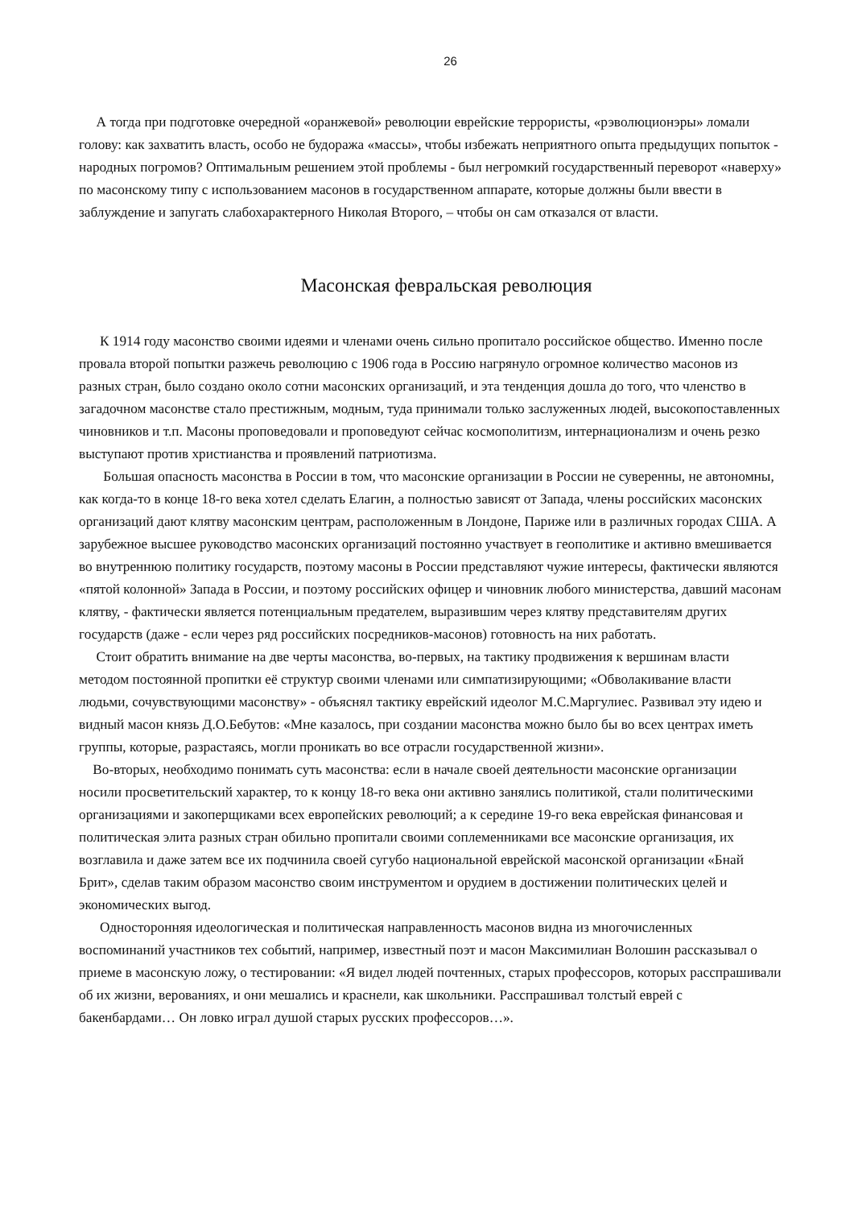26
А тогда при подготовке очередной «оранжевой» революции еврейские террористы, «рэволюционэры» ломали голову: как захватить власть, особо не будоража «массы», чтобы избежать неприятного опыта предыдущих попыток - народных погромов? Оптимальным решением этой проблемы - был негромкий государственный переворот «наверху» по масонскому типу с использованием масонов в государственном аппарате, которые должны были ввести в заблуждение и запугать слабохарактерного Николая Второго, – чтобы он сам отказался от власти.
Масонская февральская революция
К 1914 году масонство своими идеями и членами очень сильно пропитало российское общество. Именно после провала второй попытки разжечь революцию с 1906 года в Россию нагрянуло огромное количество масонов из разных стран, было создано около сотни масонских организаций, и эта тенденция дошла до того, что членство в загадочном масонстве стало престижным, модным, туда принимали только заслуженных людей, высокопоставленных чиновников и т.п. Масоны проповедовали и проповедуют сейчас космополитизм, интернационализм и очень резко выступают против христианства и проявлений патриотизма.
Большая опасность масонства в России в том, что масонские организации в России не суверенны, не автономны, как когда-то в конце 18-го века хотел сделать Елагин, а полностью зависят от Запада, члены российских масонских организаций дают клятву масонским центрам, расположенным в Лондоне, Париже или в различных городах США. А зарубежное высшее руководство масонских организаций постоянно участвует в геополитике и активно вмешивается во внутреннюю политику государств, поэтому масоны в России представляют чужие интересы, фактически являются «пятой колонной» Запада в России, и поэтому российских офицер и чиновник любого министерства, давший масонам клятву, - фактически является потенциальным предателем, выразившим через клятву представителям других государств (даже - если через ряд российских посредников-масонов) готовность на них работать.
Стоит обратить внимание на две черты масонства, во-первых, на тактику продвижения к вершинам власти методом постоянной пропитки её структур своими членами или симпатизирующими; «Обволакивание власти людьми, сочувствующими масонству» - объяснял тактику еврейский идеолог М.С.Маргулиес. Развивал эту идею и видный масон князь Д.О.Бебутов: «Мне казалось, при создании масонства можно было бы во всех центрах иметь группы, которые, разрастаясь, могли проникать во все отрасли государственной жизни».
Во-вторых, необходимо понимать суть масонства: если в начале своей деятельности масонские организации носили просветительский характер, то к концу 18-го века они активно занялись политикой, стали политическими организациями и закоперщиками всех европейских революций; а к середине 19-го века еврейская финансовая и политическая элита разных стран обильно пропитали своими соплеменниками все масонские организация, их возглавила и даже затем все их подчинила своей сугубо национальной еврейской масонской организации «Бнай Брит», сделав таким образом масонство своим инструментом и орудием в достижении политических целей и экономических выгод.
Односторонняя идеологическая и политическая направленность масонов видна из многочисленных воспоминаний участников тех событий, например, известный поэт и масон Максимилиан Волошин рассказывал о приеме в масонскую ложу, о тестировании: «Я видел людей почтенных, старых профессоров, которых расспрашивали об их жизни, верованиях, и они мешались и краснели, как школьники. Расспрашивал толстый еврей с бакенбардами… Он ловко играл душой старых русских профессоров…».